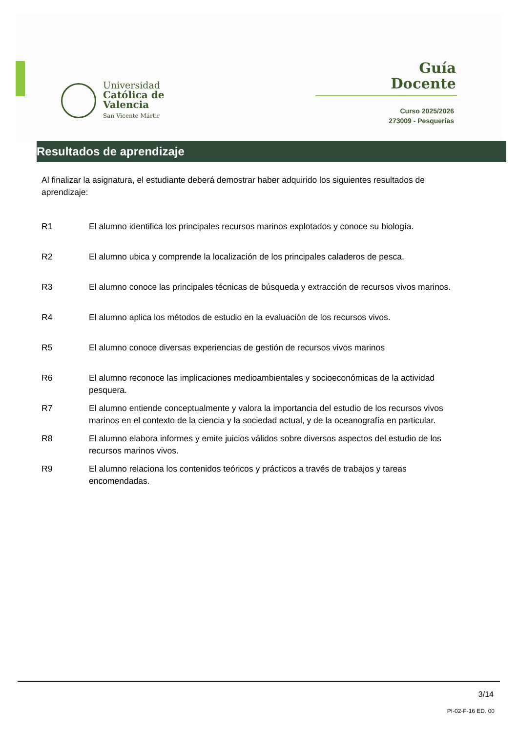Universidad
Católica de
Valencia
San Vicente Mártir
Guía
Docente
Curso 2025/2026
273009 - Pesquerías
Resultados de aprendizaje
Al finalizar la asignatura, el estudiante deberá demostrar haber adquirido los siguientes resultados de aprendizaje:
| R1 | El alumno identifica los principales recursos marinos explotados y conoce su biología. |
| R2 | El alumno ubica y comprende la localización de los principales caladeros de pesca. |
| R3 | El alumno conoce las principales técnicas de búsqueda y extracción de recursos vivos marinos. |
| R4 | El alumno aplica los métodos de estudio en la evaluación de los recursos vivos. |
| R5 | El alumno conoce diversas experiencias de gestión de recursos vivos marinos |
| R6 | El alumno reconoce las implicaciones medioambientales y socioeconómicas de la actividad pesquera. |
| R7 | El alumno entiende conceptualmente y valora la importancia del estudio de los recursos vivos marinos en el contexto de la ciencia y la sociedad actual, y de la oceanografía en particular. |
| R8 | El alumno elabora informes y emite juicios válidos sobre diversos aspectos del estudio de los recursos marinos vivos. |
| R9 | El alumno relaciona los contenidos teóricos y prácticos a través de trabajos y tareas encomendadas. |
3/14
PI-02-F-16 ED. 00